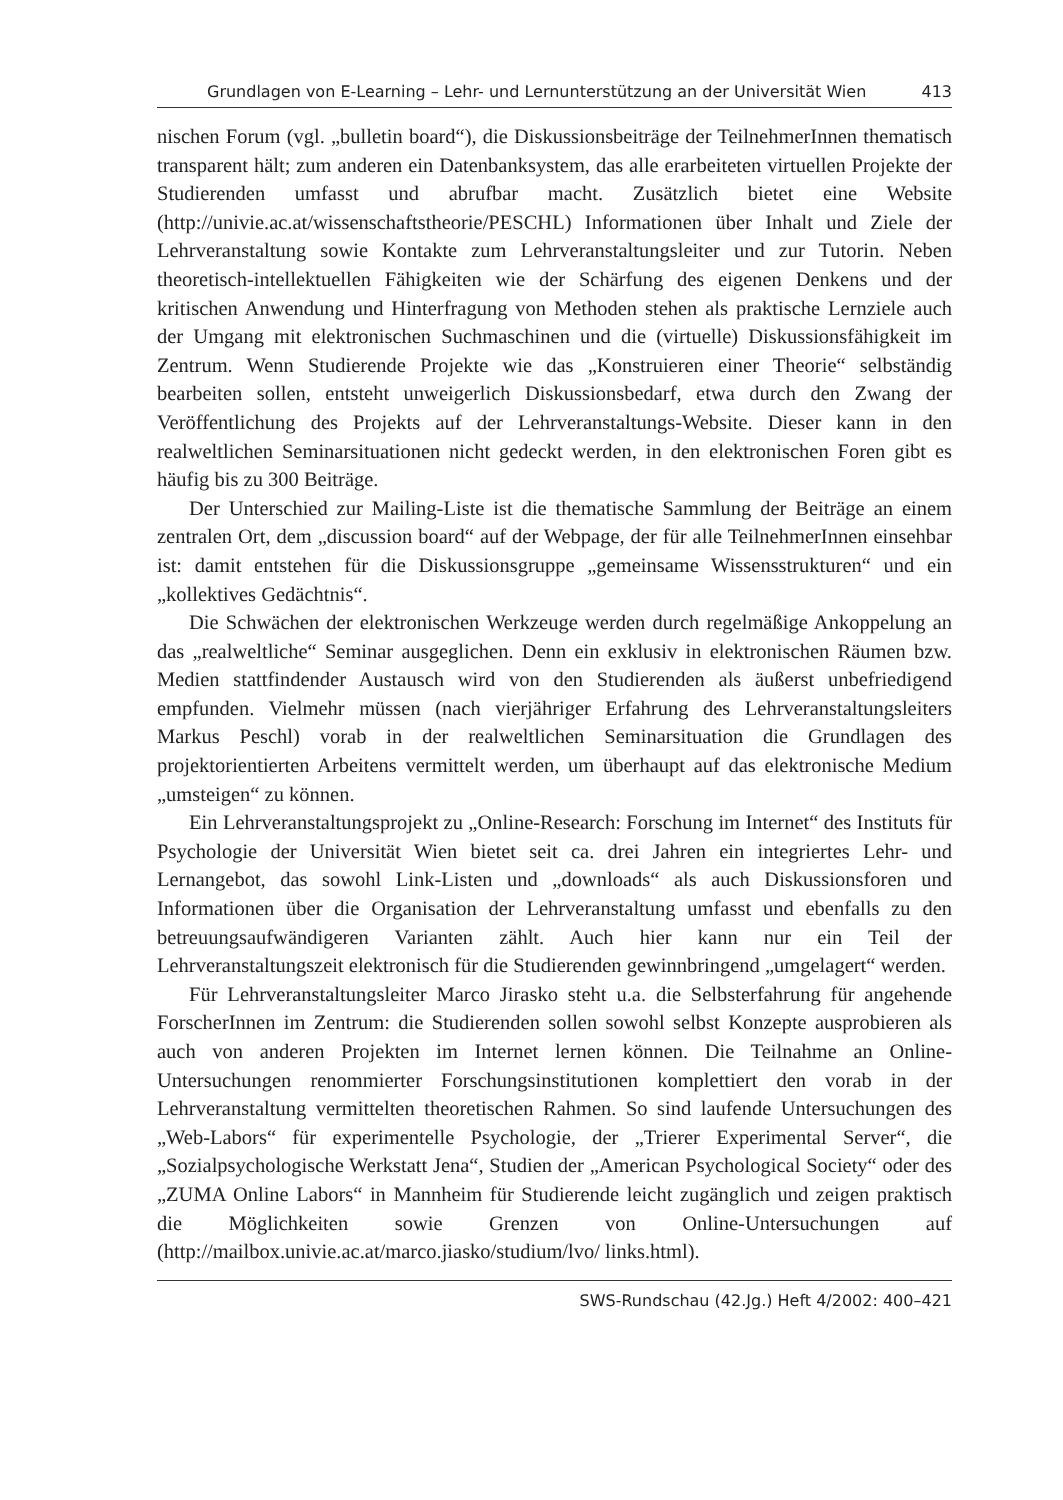Grundlagen von E-Learning – Lehr- und Lernunterstützung an der Universität Wien 413
nischen Forum (vgl. „bulletin board“), die Diskussionsbeiträge der TeilnehmerInnen thematisch transparent hält; zum anderen ein Datenbanksystem, das alle erarbeiteten virtuellen Projekte der Studierenden umfasst und abrufbar macht. Zusätzlich bietet eine Website (http://univie.ac.at/wissenschaftstheorie/PESCHL) Informationen über Inhalt und Ziele der Lehrveranstaltung sowie Kontakte zum Lehrveranstaltungsleiter und zur Tutorin. Neben theoretisch-intellektuellen Fähigkeiten wie der Schärfung des eigenen Denkens und der kritischen Anwendung und Hinterfragung von Methoden stehen als praktische Lernziele auch der Umgang mit elektronischen Suchmaschinen und die (virtuelle) Diskussionsfähigkeit im Zentrum. Wenn Studierende Projekte wie das „Konstruieren einer Theorie“ selbständig bearbeiten sollen, entsteht unweigerlich Diskussionsbedarf, etwa durch den Zwang der Veröffentlichung des Projekts auf der Lehrveranstaltungs-Website. Dieser kann in den realweltlichen Seminarsituationen nicht gedeckt werden, in den elektronischen Foren gibt es häufig bis zu 300 Beiträge.
Der Unterschied zur Mailing-Liste ist die thematische Sammlung der Beiträge an einem zentralen Ort, dem „discussion board“ auf der Webpage, der für alle TeilnehmerInnen einsehbar ist: damit entstehen für die Diskussionsgruppe „gemeinsame Wissensstrukturen“ und ein „kollektives Gedächtnis“.
Die Schwächen der elektronischen Werkzeuge werden durch regelmäßige Ankoppelung an das „realweltliche“ Seminar ausgeglichen. Denn ein exklusiv in elektronischen Räumen bzw. Medien stattfindender Austausch wird von den Studierenden als äußerst unbefriedigend empfunden. Vielmehr müssen (nach vierjähriger Erfahrung des Lehrveranstaltungsleiters Markus Peschl) vorab in der realweltlichen Seminarsituation die Grundlagen des projektorientierten Arbeitens vermittelt werden, um überhaupt auf das elektronische Medium „umsteigen“ zu können.
Ein Lehrveranstaltungsprojekt zu „Online-Research: Forschung im Internet“ des Instituts für Psychologie der Universität Wien bietet seit ca. drei Jahren ein integriertes Lehr- und Lernangebot, das sowohl Link-Listen und „downloads“ als auch Diskussionsforen und Informationen über die Organisation der Lehrveranstaltung umfasst und ebenfalls zu den betreuungsaufwändigeren Varianten zählt. Auch hier kann nur ein Teil der Lehrveranstaltungszeit elektronisch für die Studierenden gewinnbringend „umgelagert“ werden.
Für Lehrveranstaltungsleiter Marco Jirasko steht u.a. die Selbsterfahrung für angehende ForscherInnen im Zentrum: die Studierenden sollen sowohl selbst Konzepte ausprobieren als auch von anderen Projekten im Internet lernen können. Die Teilnahme an Online-Untersuchungen renommierter Forschungsinstitutionen komplettiert den vorab in der Lehrveranstaltung vermittelten theoretischen Rahmen. So sind laufende Untersuchungen des „Web-Labors“ für experimentelle Psychologie, der „Trierer Experimental Server“, die „Sozialpsychologische Werkstatt Jena“, Studien der „American Psychological Society“ oder des „ZUMA Online Labors“ in Mannheim für Studierende leicht zugänglich und zeigen praktisch die Möglichkeiten sowie Grenzen von Online-Untersuchungen auf (http://mailbox.univie.ac.at/marco.jiasko/studium/lvo/ links.html).
SWS-Rundschau (42.Jg.) Heft 4/2002: 400–421